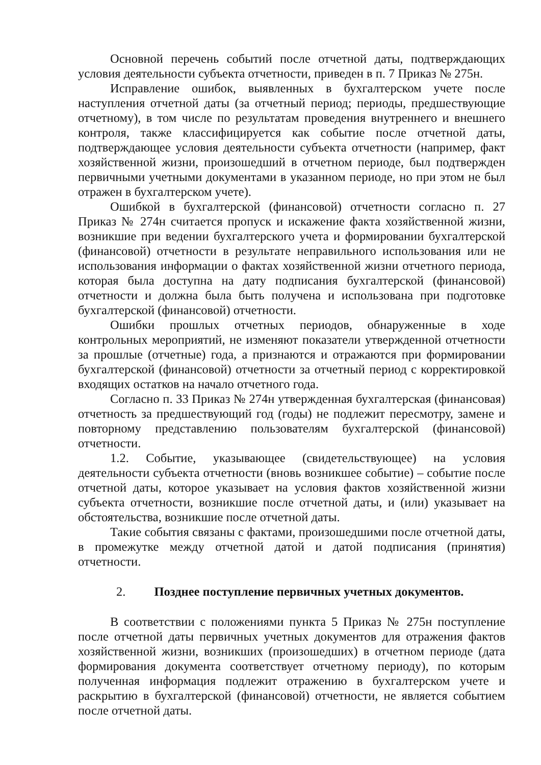Основной перечень событий после отчетной даты, подтверждающих условия деятельности субъекта отчетности, приведен в п. 7 Приказ № 275н.
Исправление ошибок, выявленных в бухгалтерском учете после наступления отчетной даты (за отчетный период; периоды, предшествующие отчетному), в том числе по результатам проведения внутреннего и внешнего контроля, также классифицируется как событие после отчетной даты, подтверждающее условия деятельности субъекта отчетности (например, факт хозяйственной жизни, произошедший в отчетном периоде, был подтвержден первичными учетными документами в указанном периоде, но при этом не был отражен в бухгалтерском учете).
Ошибкой в бухгалтерской (финансовой) отчетности согласно п. 27 Приказ № 274н считается пропуск и искажение факта хозяйственной жизни, возникшие при ведении бухгалтерского учета и формировании бухгалтерской (финансовой) отчетности в результате неправильного использования или не использования информации о фактах хозяйственной жизни отчетного периода, которая была доступна на дату подписания бухгалтерской (финансовой) отчетности и должна была быть получена и использована при подготовке бухгалтерской (финансовой) отчетности.
Ошибки прошлых отчетных периодов, обнаруженные в ходе контрольных мероприятий, не изменяют показатели утвержденной отчетности за прошлые (отчетные) года, а признаются и отражаются при формировании бухгалтерской (финансовой) отчетности за отчетный период с корректировкой входящих остатков на начало отчетного года.
Согласно п. 33 Приказ № 274н утвержденная бухгалтерская (финансовая) отчетность за предшествующий год (годы) не подлежит пересмотру, замене и повторному представлению пользователям бухгалтерской (финансовой) отчетности.
1.2. Событие, указывающее (свидетельствующее) на условия деятельности субъекта отчетности (вновь возникшее событие) – событие после отчетной даты, которое указывает на условия фактов хозяйственной жизни субъекта отчетности, возникшие после отчетной даты, и (или) указывает на обстоятельства, возникшие после отчетной даты.
Такие события связаны с фактами, произошедшими после отчетной даты, в промежутке между отчетной датой и датой подписания (принятия) отчетности.
2. Позднее поступление первичных учетных документов.
В соответствии с положениями пункта 5 Приказ № 275н поступление после отчетной даты первичных учетных документов для отражения фактов хозяйственной жизни, возникших (произошедших) в отчетном периоде (дата формирования документа соответствует отчетному периоду), по которым полученная информация подлежит отражению в бухгалтерском учете и раскрытию в бухгалтерской (финансовой) отчетности, не является событием после отчетной даты.